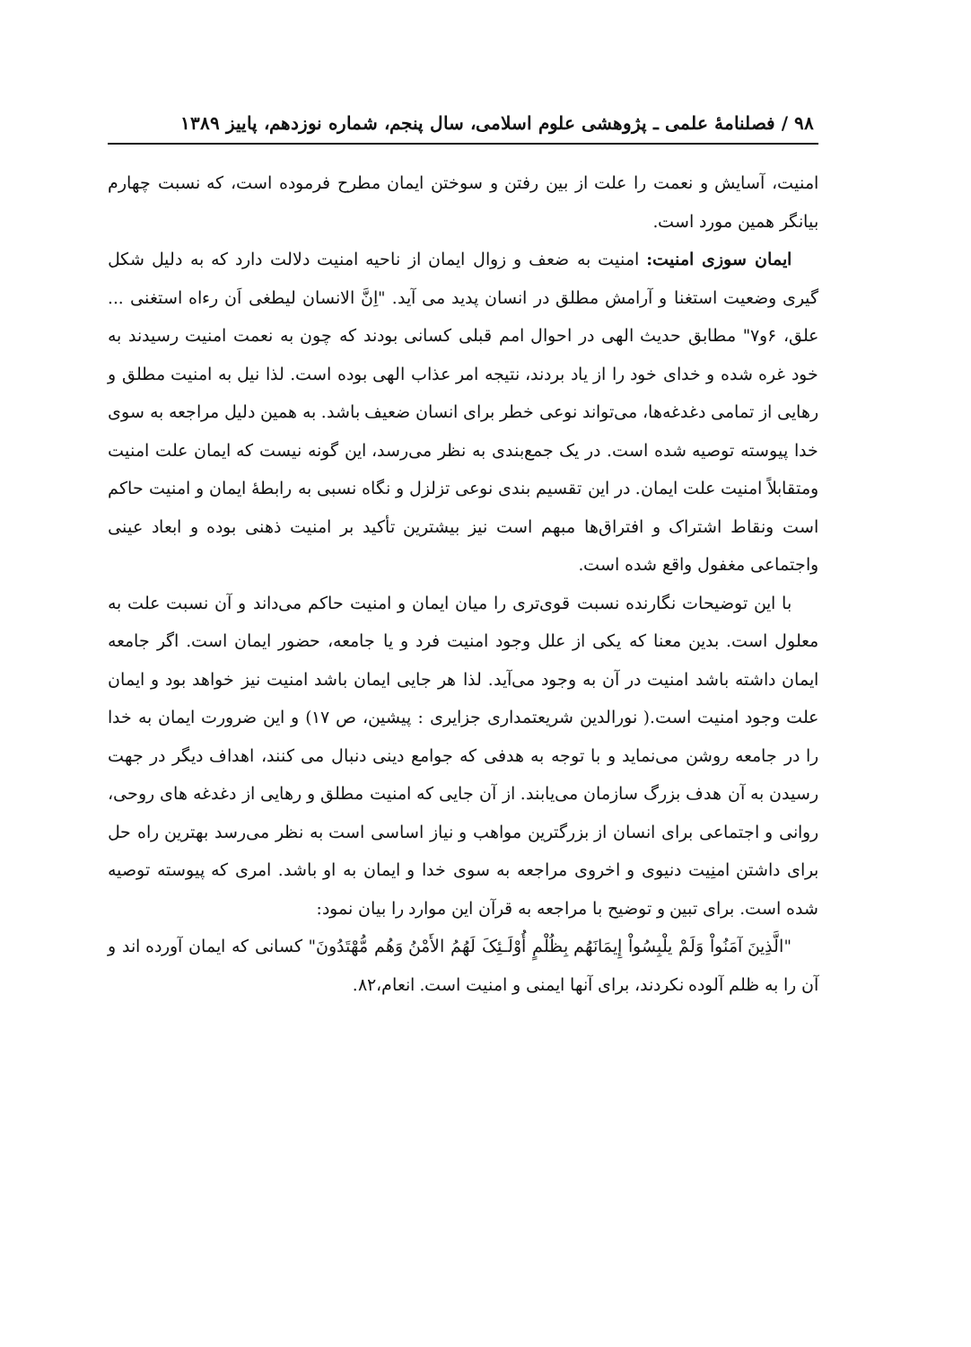۹۸ / فصلنامهٔ علمی ـ پژوهشی علوم اسلامی، سال پنجم، شماره نوزدهم، پاییز ۱۳۸۹
امنیت، آسایش و نعمت را علت از بین رفتن و سوختن ایمان مطرح فرموده است، که نسبت چهارم بیانگر همین مورد است.
ایمان سوزی امنیت: امنیت به ضعف و زوال ایمان از ناحیه امنیت دلالت دارد که به دلیل شکل گیری وضعیت استغنا و آرامش مطلق در انسان پدید می آید. "اِنَّ الانسان لیطغی اَن رءاه استغنی ... علق، ۶و۷" مطابق حدیث الهی در احوال امم قبلی کسانی بودند که چون به نعمت امنیت رسیدند به خود غره شده و خدای خود را از یاد بردند، نتیجه امر عذاب الهی بوده است. لذا نیل به امنیت مطلق و رهایی از تمامی دغدغه‌ها، می‌تواند نوعی خطر برای انسان ضعیف باشد. به همین دلیل مراجعه به سوی خدا پیوسته توصیه شده است. در یک جمع‌بندی به نظر می‌رسد، این گونه نیست که ایمان علت امنیت ومتقابلاً امنیت علت ایمان. در این تقسیم بندی نوعی تزلزل و نگاه نسبی به رابطهٔ ایمان و امنیت حاکم است ونقاط اشتراک و افتراق‌ها مبهم است نیز بیشترین تأکید بر امنیت ذهنی بوده و ابعاد عینی واجتماعی مغفول واقع شده است.
با این توضیحات نگارنده نسبت قوی‌تری را میان ایمان و امنیت حاکم می‌داند و آن نسبت علت به معلول است. بدین معنا که یکی از علل وجود امنیت فرد و یا جامعه، حضور ایمان است. اگر جامعه ایمان داشته باشد امنیت در آن به وجود می‌آید. لذا هر جایی ایمان باشد امنیت نیز خواهد بود و ایمان علت وجود امنیت است.( نورالدین شریعتمداری جزایری : پیشین، ص ۱۷) و این ضرورت ایمان به خدا را در جامعه روشن می‌نماید و با توجه به هدفی که جوامع دینی دنبال می کنند، اهداف دیگر در جهت رسیدن به آن هدف بزرگ سازمان می‌یابند. از آن جایی که امنیت مطلق و رهایی از دغدغه های روحی، روانی و اجتماعی برای انسان از بزرگترین مواهب و نیاز اساسی است به نظر می‌رسد بهترین راه حل برای داشتن امنِیت دنیوی و اخروی مراجعه به سوی خدا و ایمان به او باشد. امری که پیوسته توصیه شده است. برای تبین و توضیح با مراجعه به قرآن این موارد را بیان نمود:
"الَّذِینَ آمَنُواْ وَلَمْ یلْبِسُواْ إِیمَانَهُم بِظُلْمٍ أُوْلَـئِکَ لَهُمُ الأَمْنُ وَهُم مُّهْتَدُونَ" کسانی که ایمان آورده اند و آن را به ظلم آلوده نکردند، برای آنها ایمنی و امنیت است. انعام،۸۲.